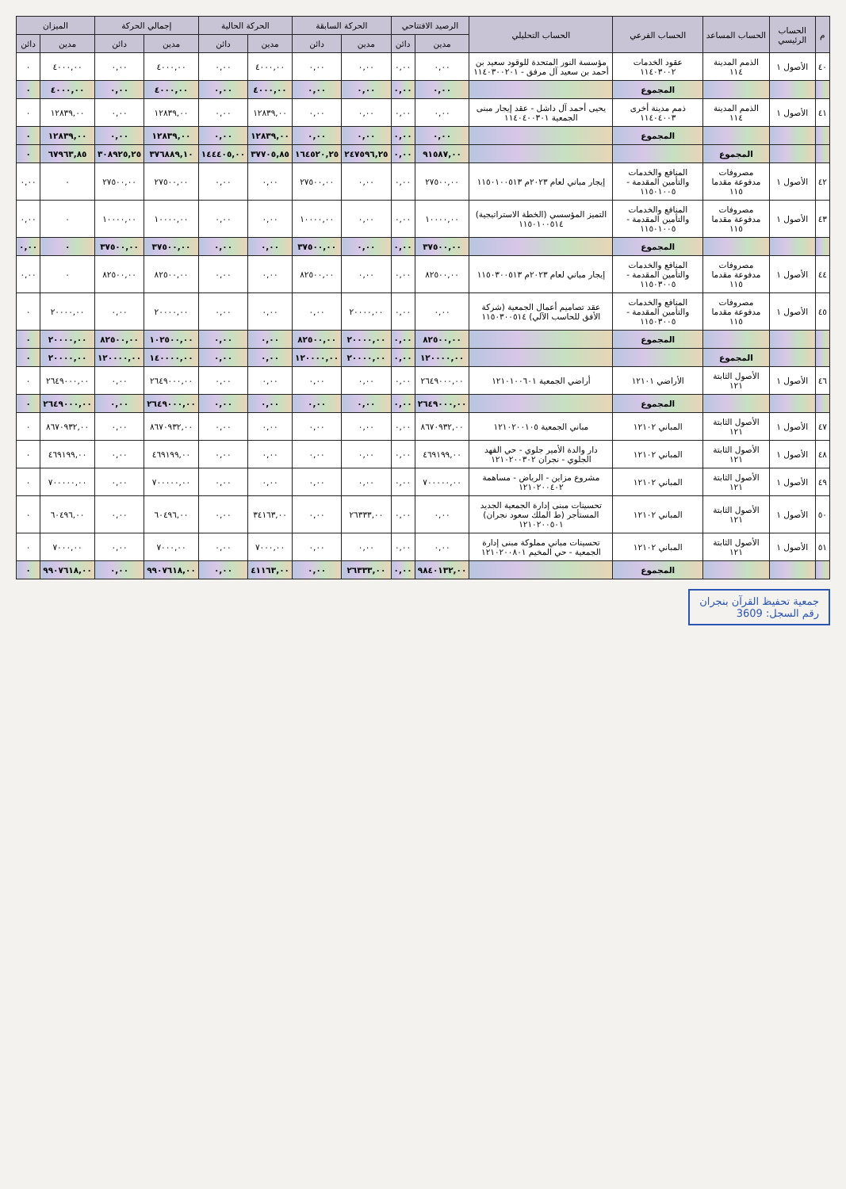| م | الحساب الرئيسي | الحساب المساعد | الحساب الفرعي | الحساب التحليلي | الرصيد الافتتاحي | | الحركة السابقة | | الحركة الحالية | | إجمالي الحركة | | الميزان | |
| --- | --- | --- | --- | --- | --- | --- | --- | --- | --- | --- | --- | --- | --- | --- |
| | | | | | مدين | دائن | مدين | دائن | مدين | دائن | مدين | دائن | مدين | دائن |
| ٤٠ | الأصول ١ | الذمم المدينة ١١٤ | عقود الخدمات ١١٤٠٣٠٠٢ | مؤسسة النور المتحدة للوقود سعيد بن أحمد بن سعيد آل مرفق - ١١٤٠٣٠٠٢٠١ | ٠,٠٠ | ٠,٠٠ | ٠,٠٠ | ٠,٠٠ | ٤٠٠٠,٠٠ | ٠,٠٠ | ٤٠٠٠,٠٠ | ٠,٠٠ | ٤٠٠٠,٠٠ | ٠ |
| | | | المجموع | | ٠,٠٠ | ٠,٠٠ | ٠,٠٠ | ٠,٠٠ | ٤٠٠٠,٠٠ | ٠,٠٠ | ٤٠٠٠,٠٠ | ٠,٠٠ | ٤٠٠٠,٠٠ | ٠ |
| ٤١ | الأصول ١ | الذمم المدينة ١١٤ | ذمم مدينة أخرى ١١٤٠٤٠٠٣ | يحيى أحمد آل داشل - عقد إيجار مبنى الجمعية ١١٤٠٤٠٠٣٠١ | ٠,٠٠ | ٠,٠٠ | ٠,٠٠ | ٠,٠٠ | ١٢٨٣٩,٠٠ | ٠,٠٠ | ١٢٨٣٩,٠٠ | ٠,٠٠ | ١٢٨٣٩,٠٠ | ٠ |
| | | | المجموع | | ٠,٠٠ | ٠,٠٠ | ٠,٠٠ | ٠,٠٠ | ١٢٨٣٩,٠٠ | ٠,٠٠ | ١٢٨٣٩,٠٠ | ٠,٠٠ | ١٢٨٣٩,٠٠ | ٠ |
| | | المجموع | | | ٩١٥٨٧,٠٠ | ٠,٠٠ | ٢٤٧٥٩٦,٢٥ | ١٦٤٥٢٠,٢٥ | ٣٧٧٠٥,٨٥ | ١٤٤٤٠٥,٠٠ | ٣٧٦٨٨٩,١٠ | ٣٠٨٩٢٥,٢٥ | ٦٧٩٦٣,٨٥ | ٠ |
| ٤٢ | الأصول ١ | مصروفات مدفوعة مقدما ١١٥ | المنافع والخدمات والتأمين المقدمة - ١١٥٠١٠٠٥ | إيجار مباني لعام ٢٠٢٣م ١١٥٠١٠٠٥١٣ | ٢٧٥٠٠,٠٠ | ٠,٠٠ | ٠,٠٠ | ٢٧٥٠٠,٠٠ | ٠,٠٠ | ٠,٠٠ | ٢٧٥٠٠,٠٠ | ٢٧٥٠٠,٠٠ | ٠ | ٠,٠٠ |
| ٤٣ | الأصول ١ | مصروفات مدفوعة مقدما ١١٥ | المنافع والخدمات والتأمين المقدمة - ١١٥٠١٠٠٥ | التميز المؤسسي (الخطة الاستراتيجية) ١١٥٠١٠٠٥١٤ | ١٠٠٠٠,٠٠ | ٠,٠٠ | ٠,٠٠ | ١٠٠٠٠,٠٠ | ٠,٠٠ | ٠,٠٠ | ١٠٠٠٠,٠٠ | ١٠٠٠٠,٠٠ | ٠ | ٠,٠٠ |
| | | | المجموع | | ٣٧٥٠٠,٠٠ | ٠,٠٠ | ٠,٠٠ | ٣٧٥٠٠,٠٠ | ٠,٠٠ | ٠,٠٠ | ٣٧٥٠٠,٠٠ | ٣٧٥٠٠,٠٠ | ٠ | ٠,٠٠ |
| ٤٤ | الأصول ١ | مصروفات مدفوعة مقدما ١١٥ | المنافع والخدمات والتأمين المقدمة - ١١٥٠٣٠٠٥ | إيجار مباني لعام ٢٠٢٣م ١١٥٠٣٠٠٥١٣ | ٨٢٥٠٠,٠٠ | ٠,٠٠ | ٠,٠٠ | ٨٢٥٠٠,٠٠ | ٠,٠٠ | ٠,٠٠ | ٨٢٥٠٠,٠٠ | ٨٢٥٠٠,٠٠ | ٠ | ٠,٠٠ |
| ٤٥ | الأصول ١ | مصروفات مدفوعة مقدما ١١٥ | المنافع والخدمات والتأمين المقدمة - ١١٥٠٣٠٠٥ | عقد تصاميم أعمال الجمعية (شركة الأفق للحاسب الآلي) ١١٥٠٣٠٠٥١٤ | ٠,٠٠ | ٠,٠٠ | ٢٠٠٠٠,٠٠ | ٠,٠٠ | ٠,٠٠ | ٠,٠٠ | ٢٠٠٠٠,٠٠ | ٠,٠٠ | ٢٠٠٠٠,٠٠ | ٠ |
| | | | المجموع | | ٨٢٥٠٠,٠٠ | ٠,٠٠ | ٢٠٠٠٠,٠٠ | ٨٢٥٠٠,٠٠ | ٠,٠٠ | ٠,٠٠ | ١٠٢٥٠٠,٠٠ | ٨٢٥٠٠,٠٠ | ٢٠٠٠٠,٠٠ | ٠ |
| | | المجموع | | | ١٢٠٠٠٠,٠٠ | ٠,٠٠ | ٢٠٠٠٠,٠٠ | ١٢٠٠٠٠,٠٠ | ٠,٠٠ | ٠,٠٠ | ١٤٠٠٠٠,٠٠ | ١٢٠٠٠٠,٠٠ | ٢٠٠٠٠,٠٠ | ٠ |
| ٤٦ | الأصول ١ | الأصول الثابتة ١٢١ | الأراضي ١٢١٠١ | أراضي الجمعية ١٢١٠١٠٠٦٠١ | ٢٦٤٩٠٠٠,٠٠ | ٠,٠٠ | ٠,٠٠ | ٠,٠٠ | ٠,٠٠ | ٠,٠٠ | ٢٦٤٩٠٠٠,٠٠ | ٠,٠٠ | ٢٦٤٩٠٠٠,٠٠ | ٠ |
| | | | المجموع | | ٢٦٤٩٠٠٠,٠٠ | ٠,٠٠ | ٠,٠٠ | ٠,٠٠ | ٠,٠٠ | ٠,٠٠ | ٢٦٤٩٠٠٠,٠٠ | ٠,٠٠ | ٢٦٤٩٠٠٠,٠٠ | ٠ |
| ٤٧ | الأصول ١ | الأصول الثابتة ١٢١ | المباني ١٢١٠٢ | مباني الجمعية ١٢١٠٢٠٠١٠٥ | ٨٦٧٠٩٣٢,٠٠ | ٠,٠٠ | ٠,٠٠ | ٠,٠٠ | ٠,٠٠ | ٠,٠٠ | ٨٦٧٠٩٣٢,٠٠ | ٠,٠٠ | ٨٦٧٠٩٣٢,٠٠ | ٠ |
| ٤٨ | الأصول ١ | الأصول الثابتة ١٢١ | المباني ١٢١٠٢ | دار والدة الأمير جلوي - حي الفهد الجلوي - نجران ١٢١٠٢٠٠٣٠٢ | ٤٦٩١٩٩,٠٠ | ٠,٠٠ | ٠,٠٠ | ٠,٠٠ | ٠,٠٠ | ٠,٠٠ | ٤٦٩١٩٩,٠٠ | ٠,٠٠ | ٤٦٩١٩٩,٠٠ | ٠ |
| ٤٩ | الأصول ١ | الأصول الثابتة ١٢١ | المباني ١٢١٠٢ | مشروع مزاين - الرياض - مساهمة ١٢١٠٢٠٠٤٠٢ | ٧٠٠٠٠٠,٠٠ | ٠,٠٠ | ٠,٠٠ | ٠,٠٠ | ٠,٠٠ | ٠,٠٠ | ٧٠٠٠٠٠,٠٠ | ٠,٠٠ | ٧٠٠٠٠٠,٠٠ | ٠ |
| ٥٠ | الأصول ١ | الأصول الثابتة ١٢١ | المباني ١٢١٠٢ | تحسينات مبنى إدارة الجمعية الجديد المستأجر (ط الملك سعود نجران) ١٢١٠٢٠٠٥٠١ | ٠,٠٠ | ٠,٠٠ | ٢٦٣٣٣,٠٠ | ٠,٠٠ | ٣٤١٦٣,٠٠ | ٠,٠٠ | ٦٠٤٩٦,٠٠ | ٠,٠٠ | ٦٠٤٩٦,٠٠ | ٠ |
| ٥١ | الأصول ١ | الأصول الثابتة ١٢١ | المباني ١٢١٠٢ | تحسينات مباني مملوكة مبنى إدارة الجمعية - حي المخيم ١٢١٠٢٠٠٨٠١ | ٠,٠٠ | ٠,٠٠ | ٠,٠٠ | ٠,٠٠ | ٧٠٠٠,٠٠ | ٠,٠٠ | ٧٠٠٠,٠٠ | ٠,٠٠ | ٧٠٠٠,٠٠ | ٠ |
| | | | المجموع | | ٩٨٤٠١٣٢,٠٠ | ٠,٠٠ | ٢٦٣٣٣,٠٠ | ٠,٠٠ | ٤١١٦٣,٠٠ | ٠,٠٠ | ٩٩٠٧٦١٨,٠٠ | ٠,٠٠ | ٩٩٠٧٦١٨,٠٠ | ٠ |
جمعية تحفيظ القرآن بنجران
رقم السجل: 3609